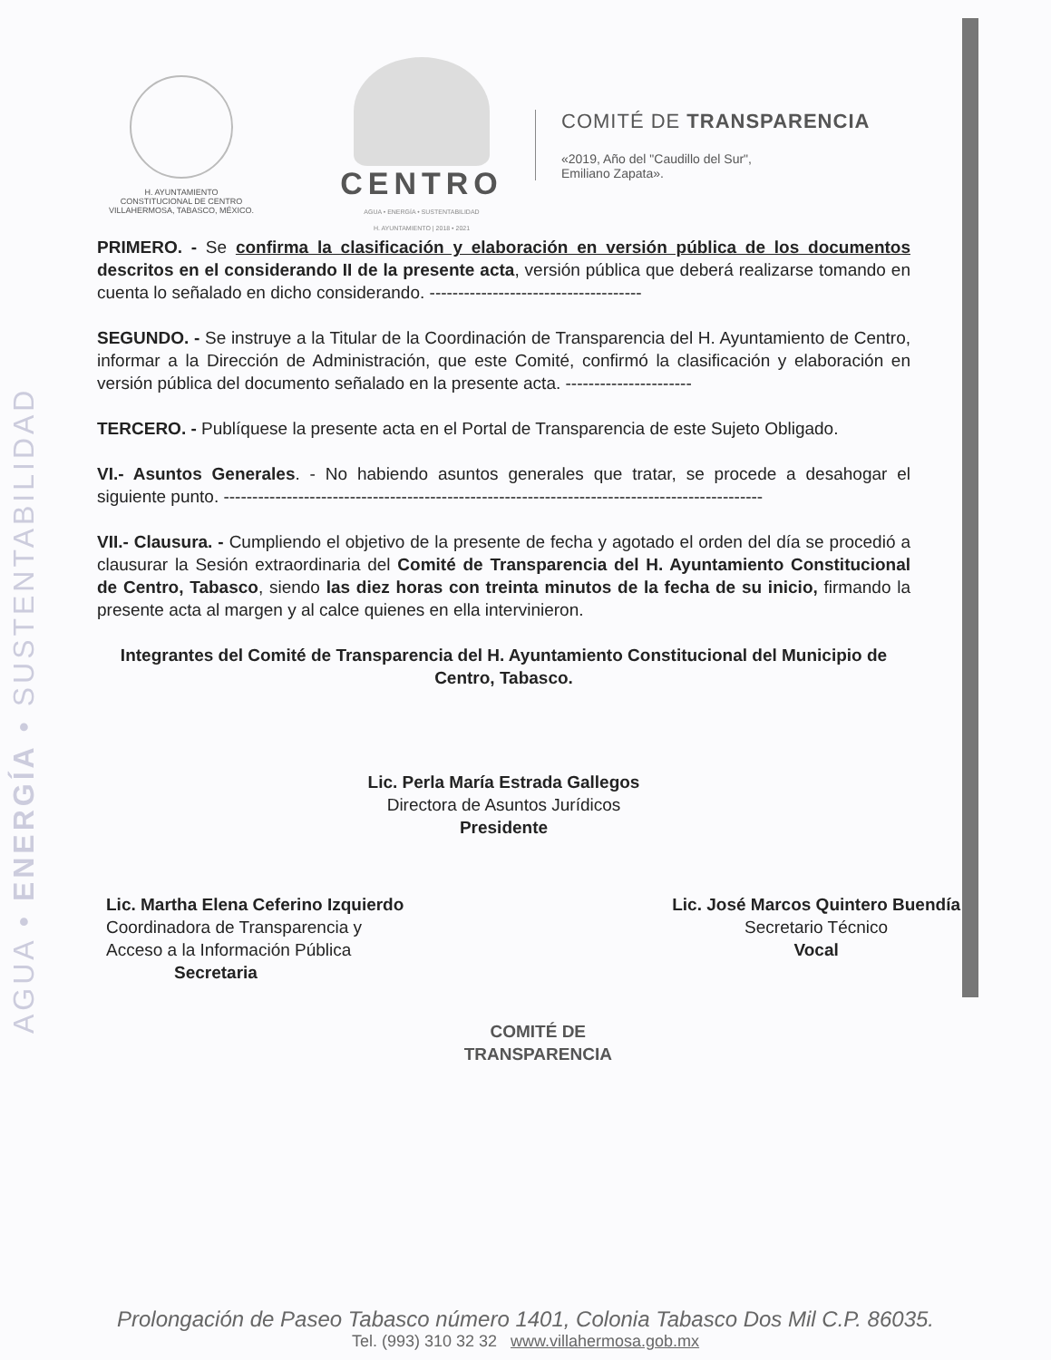AGUA • ENERGÍA • SUSTENTABILIDAD
H. AYUNTAMIENTO
CONSTITUCIONAL DE CENTRO
VILLAHERMOSA, TABASCO, MÉXICO.
CENTRO
AGUA • ENERGÍA • SUSTENTABILIDAD
H. AYUNTAMIENTO | 2018 • 2021
COMITÉ DE TRANSPARENCIA
«2019, Año del "Caudillo del Sur",
Emiliano Zapata».
PRIMERO. - Se confirma la clasificación y elaboración en versión pública de los documentos descritos en el considerando II de la presente acta, versión pública que deberá realizarse tomando en cuenta lo señalado en dicho considerando. -------------------------------------
SEGUNDO. - Se instruye a la Titular de la Coordinación de Transparencia del H. Ayuntamiento de Centro, informar a la Dirección de Administración, que este Comité, confirmó la clasificación y elaboración en versión pública del documento señalado en la presente acta. ----------------------
TERCERO. - Publíquese la presente acta en el Portal de Transparencia de este Sujeto Obligado.
VI.- Asuntos Generales. - No habiendo asuntos generales que tratar, se procede a desahogar el siguiente punto. ----------------------------------------------------------------------------------------------
VII.- Clausura. - Cumpliendo el objetivo de la presente de fecha y agotado el orden del día se procedió a clausurar la Sesión extraordinaria del Comité de Transparencia del H. Ayuntamiento Constitucional de Centro, Tabasco, siendo las diez horas con treinta minutos de la fecha de su inicio, firmando la presente acta al margen y al calce quienes en ella intervinieron.
Integrantes del Comité de Transparencia del H. Ayuntamiento Constitucional del Municipio de Centro, Tabasco.
Lic. Perla María Estrada Gallegos
Directora de Asuntos Jurídicos
Presidente
Lic. Martha Elena Ceferino Izquierdo
Coordinadora de Transparencia y
Acceso a la Información Pública
Secretaria
COMITÉ DE
TRANSPARENCIA
Lic. José Marcos Quintero Buendía
Secretario Técnico
Vocal
Prolongación de Paseo Tabasco número 1401, Colonia Tabasco Dos Mil C.P. 86035.
Tel. (993) 310 32 32 www.villahermosa.gob.mx